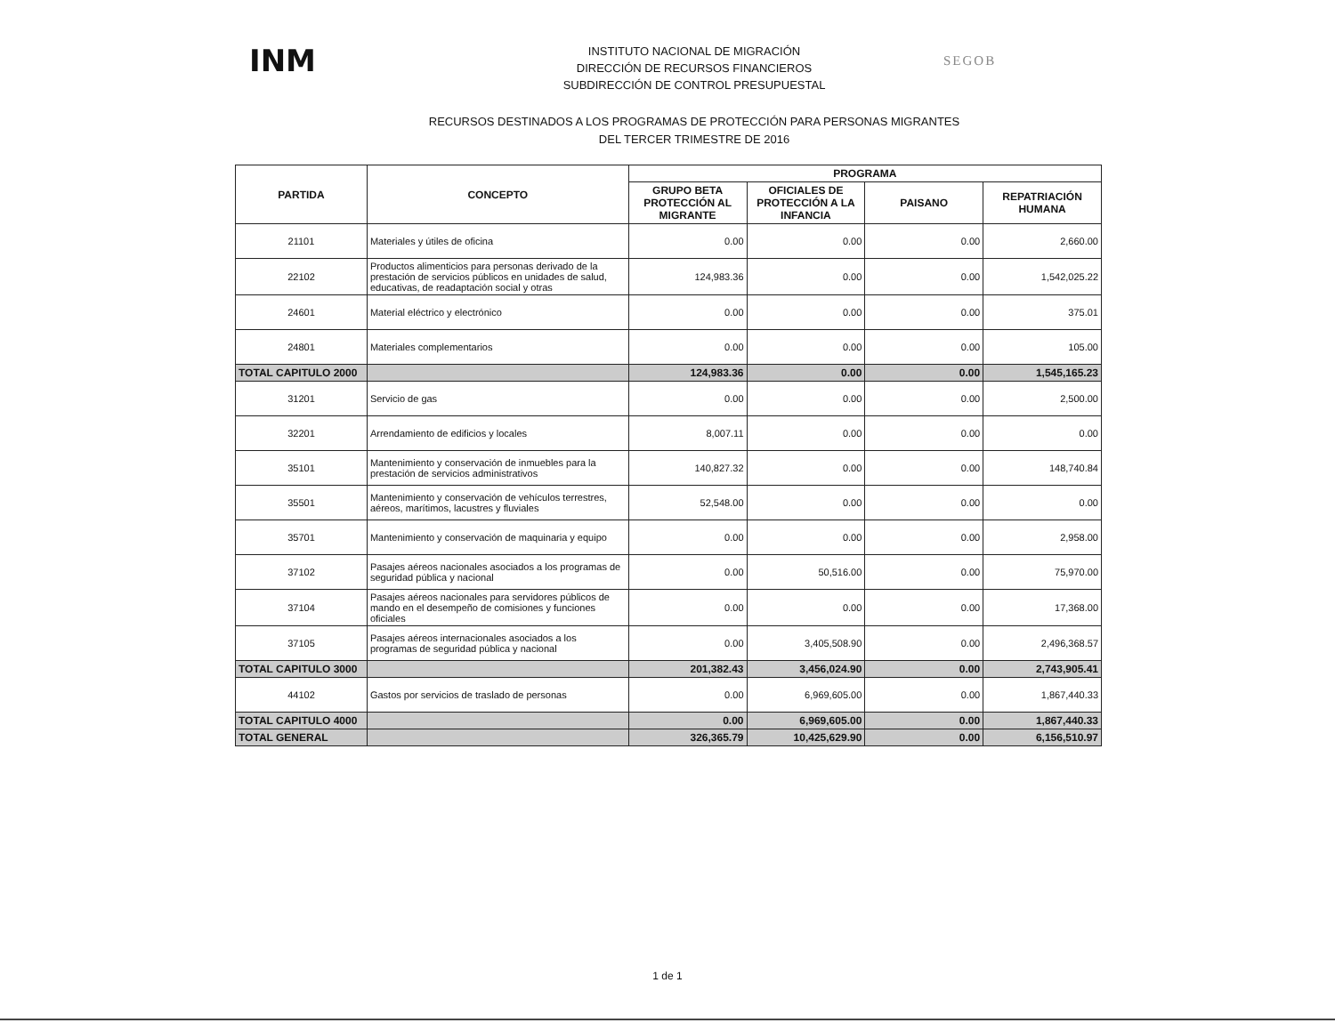INM
INSTITUTO NACIONAL DE MIGRACIÓN
DIRECCIÓN DE RECURSOS FINANCIEROS
SUBDIRECCIÓN DE CONTROL PRESUPUESTAL
SEGOB
RECURSOS DESTINADOS A LOS PROGRAMAS DE PROTECCIÓN PARA PERSONAS MIGRANTES
DEL TERCER TRIMESTRE DE 2016
| PARTIDA | CONCEPTO | PROGRAMA | | | |
| --- | --- | --- | --- | --- | --- |
| | | GRUPO BETA PROTECCIÓN AL MIGRANTE | OFICIALES DE PROTECCIÓN A LA INFANCIA | PAISANO | REPATRIACIÓN HUMANA |
| 21101 | Materiales y útiles de oficina | 0.00 | 0.00 | 0.00 | 2,660.00 |
| 22102 | Productos alimenticios para personas derivado de la prestación de servicios públicos en unidades de salud, educativas, de readaptación social y otras | 124,983.36 | 0.00 | 0.00 | 1,542,025.22 |
| 24601 | Material eléctrico y electrónico | 0.00 | 0.00 | 0.00 | 375.01 |
| 24801 | Materiales complementarios | 0.00 | 0.00 | 0.00 | 105.00 |
| TOTAL CAPITULO 2000 | | 124,983.36 | 0.00 | 0.00 | 1,545,165.23 |
| 31201 | Servicio de gas | 0.00 | 0.00 | 0.00 | 2,500.00 |
| 32201 | Arrendamiento de edificios y locales | 8,007.11 | 0.00 | 0.00 | 0.00 |
| 35101 | Mantenimiento y conservación de inmuebles para la prestación de servicios administrativos | 140,827.32 | 0.00 | 0.00 | 148,740.84 |
| 35501 | Mantenimiento y conservación de vehículos terrestres, aéreos, marítimos, lacustres y fluviales | 52,548.00 | 0.00 | 0.00 | 0.00 |
| 35701 | Mantenimiento y conservación de maquinaria y equipo | 0.00 | 0.00 | 0.00 | 2,958.00 |
| 37102 | Pasajes aéreos nacionales asociados a los programas de seguridad pública y nacional | 0.00 | 50,516.00 | 0.00 | 75,970.00 |
| 37104 | Pasajes aéreos nacionales para servidores públicos de mando en el desempeño de comisiones y funciones oficiales | 0.00 | 0.00 | 0.00 | 17,368.00 |
| 37105 | Pasajes aéreos internacionales asociados a los programas de seguridad pública y nacional | 0.00 | 3,405,508.90 | 0.00 | 2,496,368.57 |
| TOTAL CAPITULO 3000 | | 201,382.43 | 3,456,024.90 | 0.00 | 2,743,905.41 |
| 44102 | Gastos por servicios de traslado de personas | 0.00 | 6,969,605.00 | 0.00 | 1,867,440.33 |
| TOTAL CAPITULO 4000 | | 0.00 | 6,969,605.00 | 0.00 | 1,867,440.33 |
| TOTAL GENERAL | | 326,365.79 | 10,425,629.90 | 0.00 | 6,156,510.97 |
1 de 1